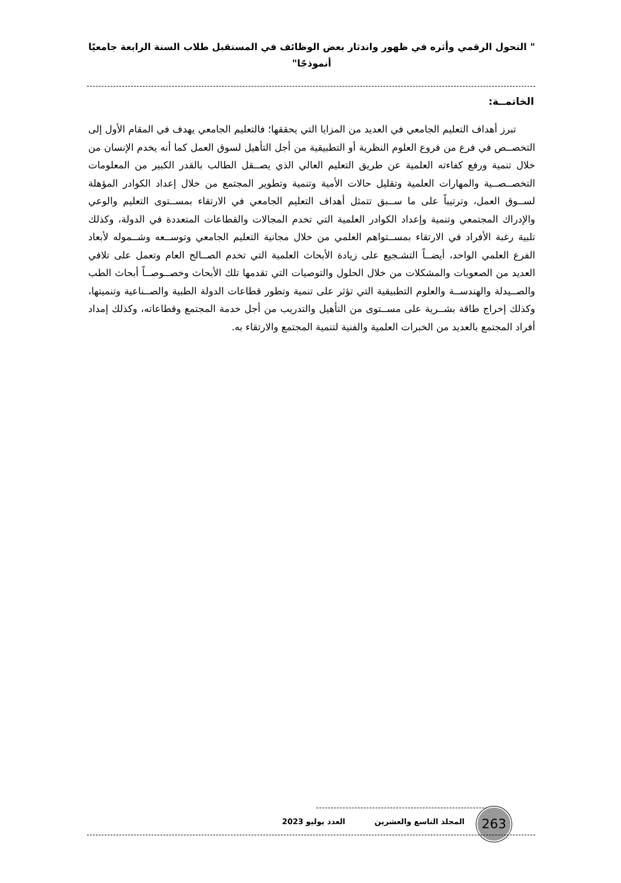" التحول الرقمي وأثره في ظهور واندثار بعض الوظائف في المستقبل طلاب السنة الرابعة جامعيًا أنموذجًا"
الخاتمــة:
تبرز أهداف التعليم الجامعي في العديد من المزايا التي يحققها؛ فالتعليم الجامعي يهدف في المقام الأول إلى التخصــص في فرع من فروع العلوم النظرية أو التطبيقية من أجل التأهيل لسوق العمل كما أنه يخدم الإنسان من خلال تنمية ورفع كفاءته العلمية عن طريق التعليم العالي الذي يصــقل الطالب بالقدر الكبير من المعلومات التخصــصــية والمهارات العلمية وتقليل حالات الأمية وتنمية وتطوير المجتمع من خلال إعداد الكوادر المؤهلة لســوق العمل، وترتيباً على ما ســبق تتمثل أهداف التعليم الجامعي في الارتقاء بمســتوى التعليم والوعي والإدراك المجتمعي وتنمية وإعداد الكوادر العلمية التي تخدم المجالات والقطاعات المتعددة في الدولة، وكذلك تلبية رغبة الأفراد في الارتقاء بمســتواهم العلمي من خلال مجانية التعليم الجامعي وتوســعه وشــموله لأبعاد الفرع العلمي الواحد، أيضــاً التشـجيع على زيادة الأبحاث العلمية التي تخدم الصــالح العام وتعمل على تلافي العديد من الصعوبات والمشكلات من خلال الحلول والتوصيات التي تقدمها تلك الأبحاث وخصــوصــاً أبحاث الطب والصــيدلة والهندســة والعلوم التطبيقية التي تؤثر على تنمية وتطور قطاعات الدولة الطبية والصــناعية وتنميتها، وكذلك إخراج طاقة بشــرية على مســتوى من التأهيل والتدريب من أجل خدمة المجتمع وقطاعاته، وكذلك إمداد أفراد المجتمع بالعديد من الخبرات العلمية والفنية لتنمية المجتمع والارتقاء به.
263 المجلد التاسع والعشرين العدد يوليو 2023